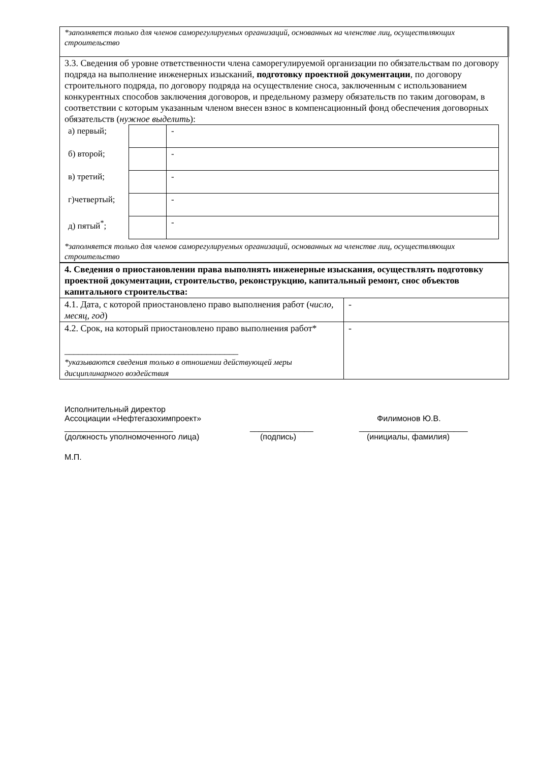| *заполняется только для членов саморегулируемых организаций, основанных на членстве лиц, осуществляющих строительство |
| 3.3. Сведения об уровне ответственности члена саморегулируемой организации по обязательствам по договору подряда на выполнение инженерных изысканий, подготовку проектной документации , по договору строительного подряда, по договору подряда на осуществление сноса, заключенным с использованием конкурентных способов заключения договоров, и предельному размеру обязательств по таким договорам, в соответствии с которым указанным членом внесен взнос в компенсационный фонд обеспечения договорных обязательств ( нужное выделить ): / а) первый; / / - / / б) второй; / / - / / в) третий; / / - / / г)четвертый; / / - / / д) пятый<sup>*</sup>; / / - / *заполняется только для членов саморегулируемых организаций, основанных на членстве лиц, осуществляющих строительство |
| 4. Сведения о приостановлении права выполнять инженерные изыскания, осуществлять подготовку проектной документации, строительство, реконструкцию, капитальный ремонт, снос объектов капитального строительства: | |
| 4.1. Дата, с которой приостановлено право выполнения работ ( число, месяц, год ) | - |
| 4.2. Срок, на который приостановлено право выполнения работ* ______________________________________ *указываются сведения только в отношении действующей меры дисциплинарного воздействия | - |
Исполнительный директор
Ассоциации «Нефтегазохимпроект» Филимонов Ю.В.
________________________ ______________ ________________________
(должность уполномоченного лица) (подпись) (инициалы, фамилия)
М.П.